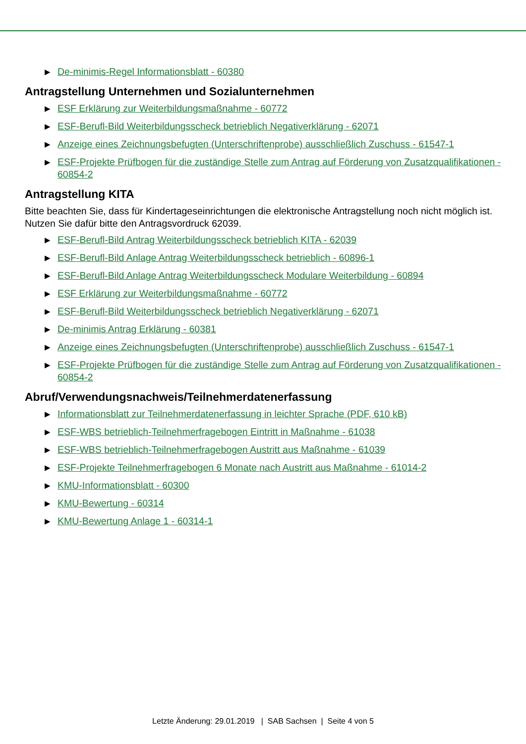▶ De-minimis-Regel Informationsblatt - 60380
Antragstellung Unternehmen und Sozialunternehmen
▶ ESF Erklärung zur Weiterbildungsmaßnahme - 60772
▶ ESF-Berufl-Bild Weiterbildungsscheck betrieblich Negativerklärung - 62071
▶ Anzeige eines Zeichnungsbefugten (Unterschriftenprobe) ausschließlich Zuschuss - 61547-1
▶ ESF-Projekte Prüfbogen für die zuständige Stelle zum Antrag auf Förderung von Zusatzqualifikationen - 60854-2
Antragstellung KITA
Bitte beachten Sie, dass für Kindertageseinrichtungen die elektronische Antragstellung noch nicht möglich ist. Nutzen Sie dafür bitte den Antragsvordruck 62039.
▶ ESF-Berufl-Bild Antrag Weiterbildungsscheck betrieblich KITA - 62039
▶ ESF-Berufl-Bild Anlage Antrag Weiterbildungsscheck betrieblich - 60896-1
▶ ESF-Berufl-Bild Anlage Antrag Weiterbildungsscheck Modulare Weiterbildung - 60894
▶ ESF Erklärung zur Weiterbildungsmaßnahme - 60772
▶ ESF-Berufl-Bild Weiterbildungsscheck betrieblich Negativerklärung - 62071
▶ De-minimis Antrag Erklärung - 60381
▶ Anzeige eines Zeichnungsbefugten (Unterschriftenprobe) ausschließlich Zuschuss - 61547-1
▶ ESF-Projekte Prüfbogen für die zuständige Stelle zum Antrag auf Förderung von Zusatzqualifikationen - 60854-2
Abruf/Verwendungsnachweis/Teilnehmerdatenerfassung
▶ Informationsblatt zur Teilnehmerdatenerfassung in leichter Sprache (PDF, 610 kB)
▶ ESF-WBS betrieblich-Teilnehmerfragebogen Eintritt in Maßnahme - 61038
▶ ESF-WBS betrieblich-Teilnehmerfragebogen Austritt aus Maßnahme - 61039
▶ ESF-Projekte Teilnehmerfragebogen 6 Monate nach Austritt aus Maßnahme - 61014-2
▶ KMU-Informationsblatt - 60300
▶ KMU-Bewertung - 60314
▶ KMU-Bewertung Anlage 1 - 60314-1
Letzte Änderung: 29.01.2019 | SAB Sachsen | Seite 4 von 5